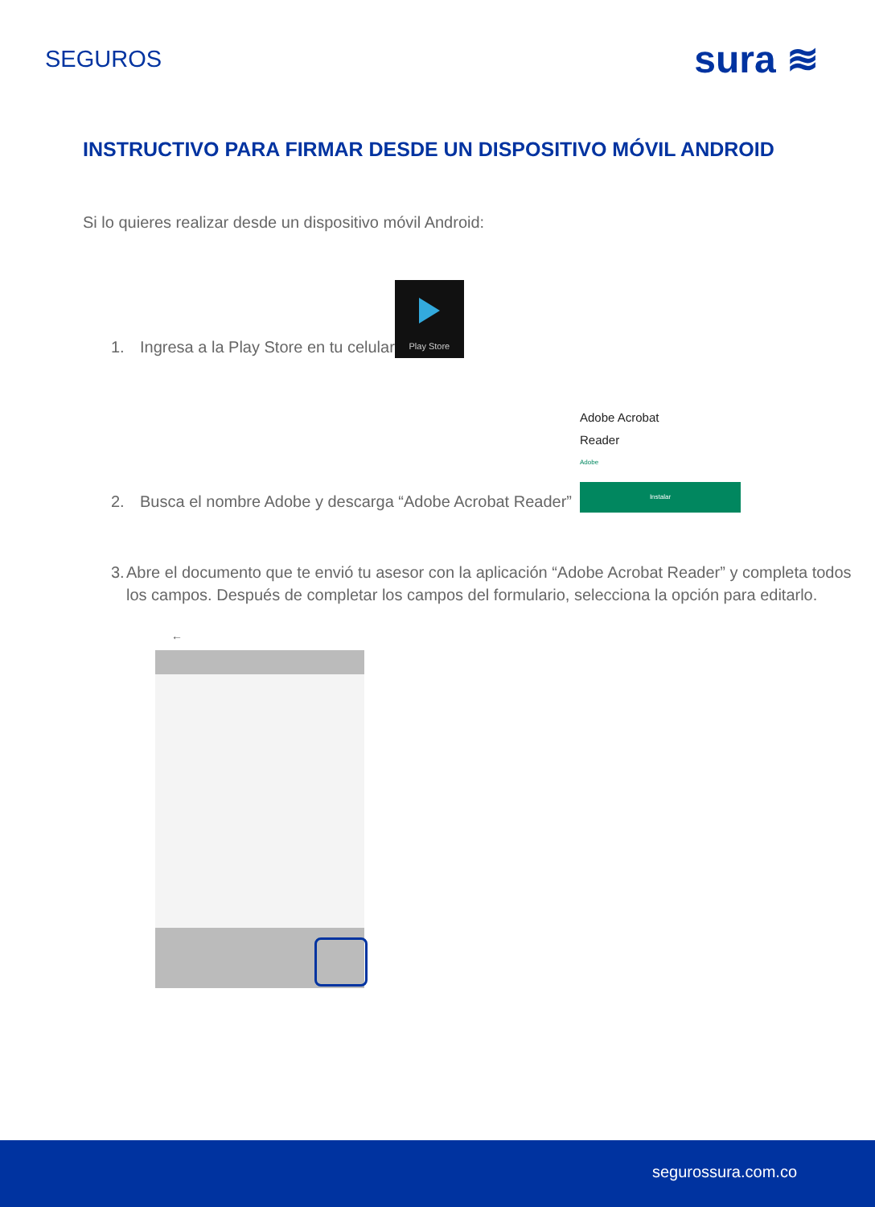SEGUROS
sura ≋
INSTRUCTIVO PARA FIRMAR DESDE UN DISPOSITIVO MÓVIL ANDROID
Si lo quieres realizar desde un dispositivo móvil Android:
1. Ingresa a la Play Store en tu celular
Play Store
2. Busca el nombre Adobe y descarga “Adobe Acrobat Reader”
Adobe Acrobat
Reader
Adobe
Instalar
3. Abre el documento que te envió tu asesor con la aplicación “Adobe Acrobat Reader” y completa todos los campos. Después de completar los campos del formulario, selecciona la opción para editarlo.
←
segurossura.com.co